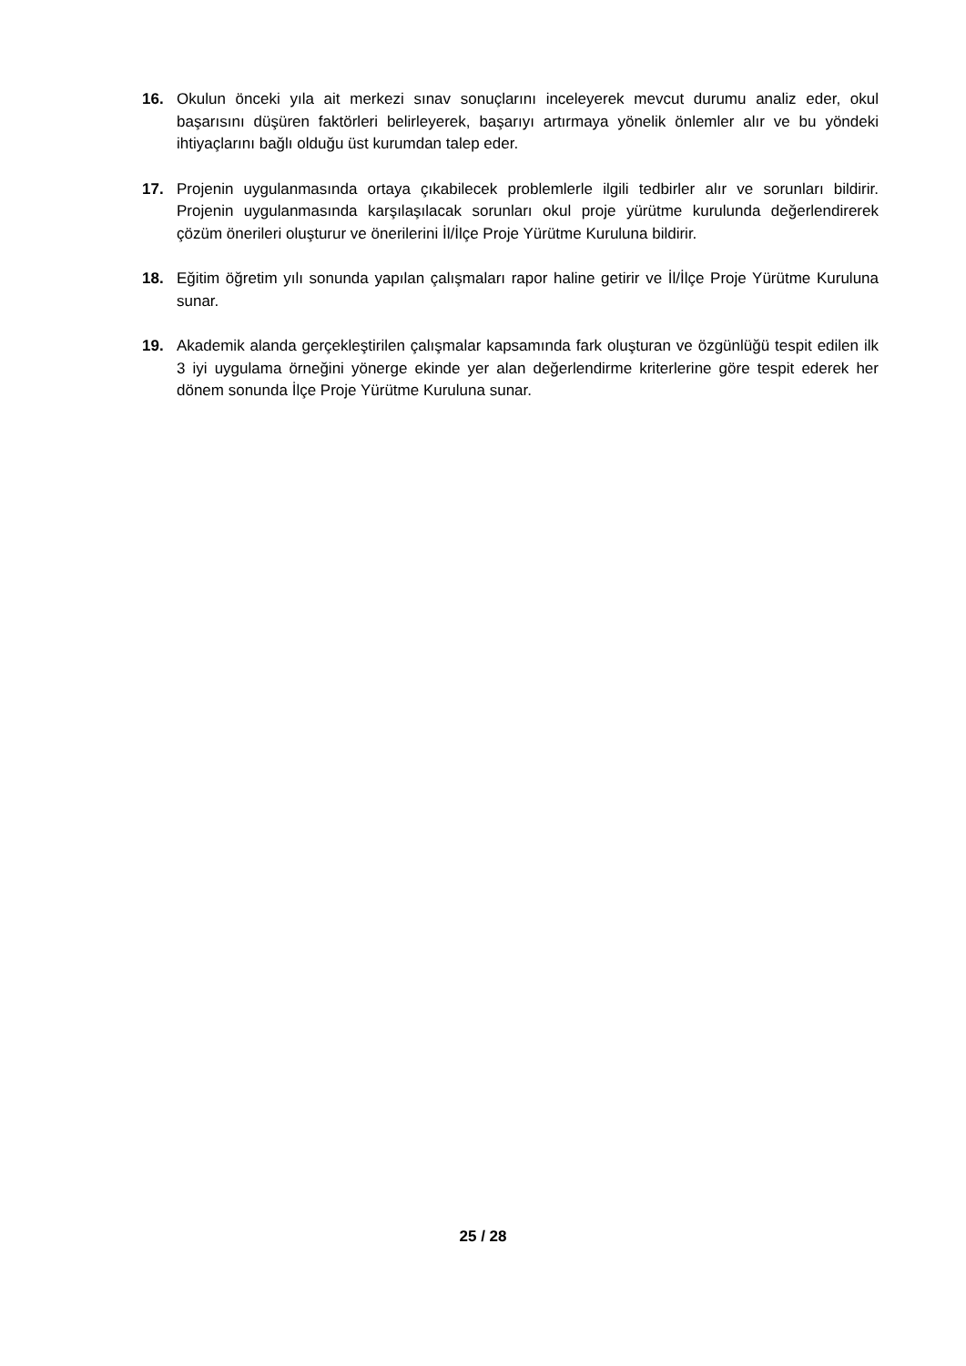16. Okulun önceki yıla ait merkezi sınav sonuçlarını inceleyerek mevcut durumu analiz eder, okul başarısını düşüren faktörleri belirleyerek, başarıyı artırmaya yönelik önlemler alır ve bu yöndeki ihtiyaçlarını bağlı olduğu üst kurumdan talep eder.
17. Projenin uygulanmasında ortaya çıkabilecek problemlerle ilgili tedbirler alır ve sorunları bildirir. Projenin uygulanmasında karşılaşılacak sorunları okul proje yürütme kurulunda değerlendirerek çözüm önerileri oluşturur ve önerilerini İl/İlçe Proje Yürütme Kuruluna bildirir.
18. Eğitim öğretim yılı sonunda yapılan çalışmaları rapor haline getirir ve İl/İlçe Proje Yürütme Kuruluna sunar.
19. Akademik alanda gerçekleştirilen çalışmalar kapsamında fark oluşturan ve özgünlüğü tespit edilen ilk 3 iyi uygulama örneğini yönerge ekinde yer alan değerlendirme kriterlerine göre tespit ederek her dönem sonunda İlçe Proje Yürütme Kuruluna sunar.
25 / 28